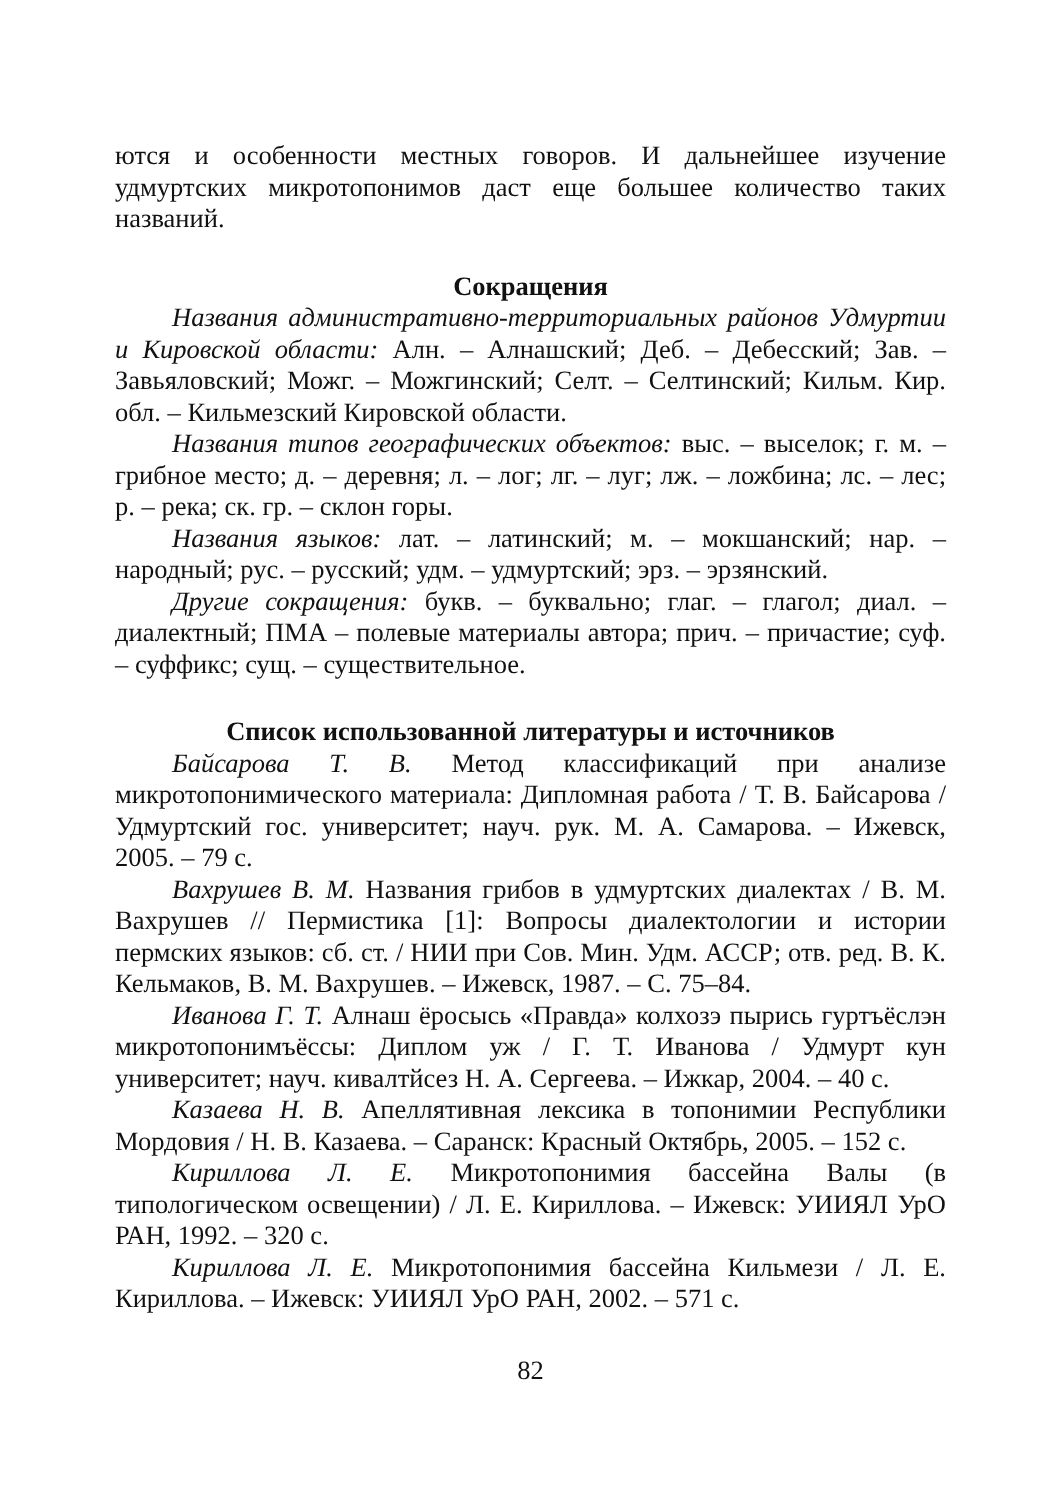ются и особенности местных говоров. И дальнейшее изучение удмуртских микротопонимов даст еще большее количество таких названий.
Сокращения
Названия административно-территориальных районов Удмуртии и Кировской области: Алн. – Алнашский; Деб. – Дебесский; Зав. – Завьяловский; Можг. – Можгинский; Селт. – Селтинский; Кильм. Кир. обл. – Кильмезский Кировской области.
Названия типов географических объектов: выс. – выселок; г. м. – грибное место; д. – деревня; л. – лог; лг. – луг; лж. – ложбина; лс. – лес; р. – река; ск. гр. – склон горы.
Названия языков: лат. – латинский; м. – мокшанский; нар. – народный; рус. – русский; удм. – удмуртский; эрз. – эрзянский.
Другие сокращения: букв. – буквально; глаг. – глагол; диал. – диалектный; ПМА – полевые материалы автора; прич. – причастие; суф. – суффикс; сущ. – существительное.
Список использованной литературы и источников
Байсарова Т. В. Метод классификаций при анализе микротопонимического материала: Дипломная работа / Т. В. Байсарова / Удмуртский гос. университет; науч. рук. М. А. Самарова. – Ижевск, 2005. – 79 с.
Вахрушев В. М. Названия грибов в удмуртских диалектах / В. М. Вахрушев // Пермистика [1]: Вопросы диалектологии и истории пермских языков: сб. ст. / НИИ при Сов. Мин. Удм. АССР; отв. ред. В. К. Кельмаков, В. М. Вахрушев. – Ижевск, 1987. – С. 75–84.
Иванова Г. Т. Алнаш ёросысь «Правда» колхозэ пырись гуртъёслэн микротопонимъёссы: Диплом уж / Г. Т. Иванова / Удмурт кун университет; науч. кивалтйсез Н. А. Сергеева. – Ижкар, 2004. – 40 с.
Казаева Н. В. Апеллятивная лексика в топонимии Республики Мордовия / Н. В. Казаева. – Саранск: Красный Октябрь, 2005. – 152 с.
Кириллова Л. Е. Микротопонимия бассейна Валы (в типологическом освещении) / Л. Е. Кириллова. – Ижевск: УИИЯЛ УрО РАН, 1992. – 320 с.
Кириллова Л. Е. Микротопонимия бассейна Кильмези / Л. Е. Кириллова. – Ижевск: УИИЯЛ УрО РАН, 2002. – 571 с.
82